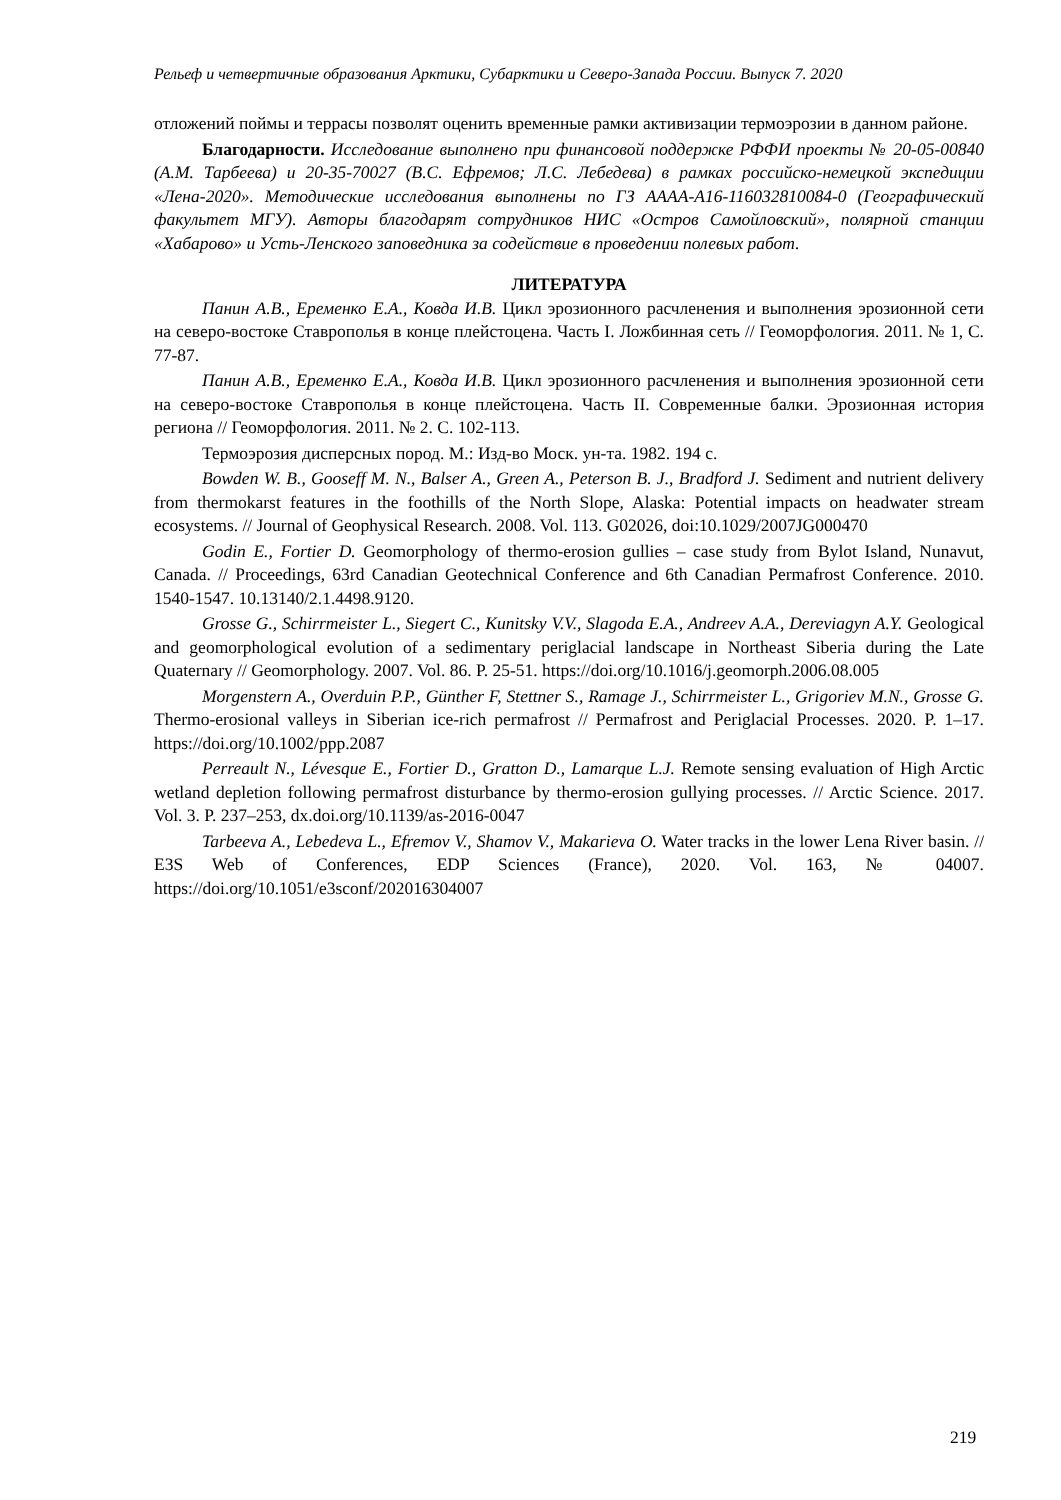Рельеф и четвертичные образования Арктики, Субарктики и Северо-Запада России. Выпуск 7. 2020
отложений поймы и террасы позволят оценить временные рамки активизации термоэрозии в данном районе.
Благодарности. Исследование выполнено при финансовой поддержке РФФИ проекты № 20-05-00840 (А.М. Тарбеева) и 20-35-70027 (В.С. Ефремов; Л.С. Лебедева) в рамках российско-немецкой экспедиции «Лена-2020». Методические исследования выполнены по ГЗ АААА-А16-116032810084-0 (Географический факультет МГУ). Авторы благодарят сотрудников НИС «Остров Самойловский», полярной станции «Хабарово» и Усть-Ленского заповедника за содействие в проведении полевых работ.
ЛИТЕРАТУРА
Панин А.В., Еременко Е.А., Ковда И.В. Цикл эрозионного расчленения и выполнения эрозионной сети на северо-востоке Ставрополья в конце плейстоцена. Часть I. Ложбинная сеть // Геоморфология. 2011. № 1, С. 77-87.
Панин А.В., Еременко Е.А., Ковда И.В. Цикл эрозионного расчленения и выполнения эрозионной сети на северо-востоке Ставрополья в конце плейстоцена. Часть II. Современные балки. Эрозионная история региона // Геоморфология. 2011. № 2. С. 102-113.
Термоэрозия дисперсных пород. М.: Изд-во Моск. ун-та. 1982. 194 с.
Bowden W. B., Gooseff M. N., Balser A., Green A., Peterson B. J., Bradford J. Sediment and nutrient delivery from thermokarst features in the foothills of the North Slope, Alaska: Potential impacts on headwater stream ecosystems. // Journal of Geophysical Research. 2008. Vol. 113. G02026, doi:10.1029/2007JG000470
Godin E., Fortier D. Geomorphology of thermo-erosion gullies – case study from Bylot Island, Nunavut, Canada. // Proceedings, 63rd Canadian Geotechnical Conference and 6th Canadian Permafrost Conference. 2010. 1540-1547. 10.13140/2.1.4498.9120.
Grosse G., Schirrmeister L., Siegert C., Kunitsky V.V., Slagoda E.A., Andreev A.A., Dereviagyn A.Y. Geological and geomorphological evolution of a sedimentary periglacial landscape in Northeast Siberia during the Late Quaternary // Geomorphology. 2007. Vol. 86. P. 25-51. https://doi.org/10.1016/j.geomorph.2006.08.005
Morgenstern A., Overduin P.P., Günther F, Stettner S., Ramage J., Schirrmeister L., Grigoriev M.N., Grosse G. Thermo-erosional valleys in Siberian ice-rich permafrost // Permafrost and Periglacial Processes. 2020. P. 1–17. https://doi.org/10.1002/ppp.2087
Perreault N., Lévesque E., Fortier D., Gratton D., Lamarque L.J. Remote sensing evaluation of High Arctic wetland depletion following permafrost disturbance by thermo-erosion gullying processes. // Arctic Science. 2017. Vol. 3. P. 237–253, dx.doi.org/10.1139/as-2016-0047
Tarbeeva A., Lebedeva L., Efremov V., Shamov V., Makarieva O. Water tracks in the lower Lena River basin. // E3S Web of Conferences, EDP Sciences (France), 2020. Vol. 163, № 04007. https://doi.org/10.1051/e3sconf/202016304007
219